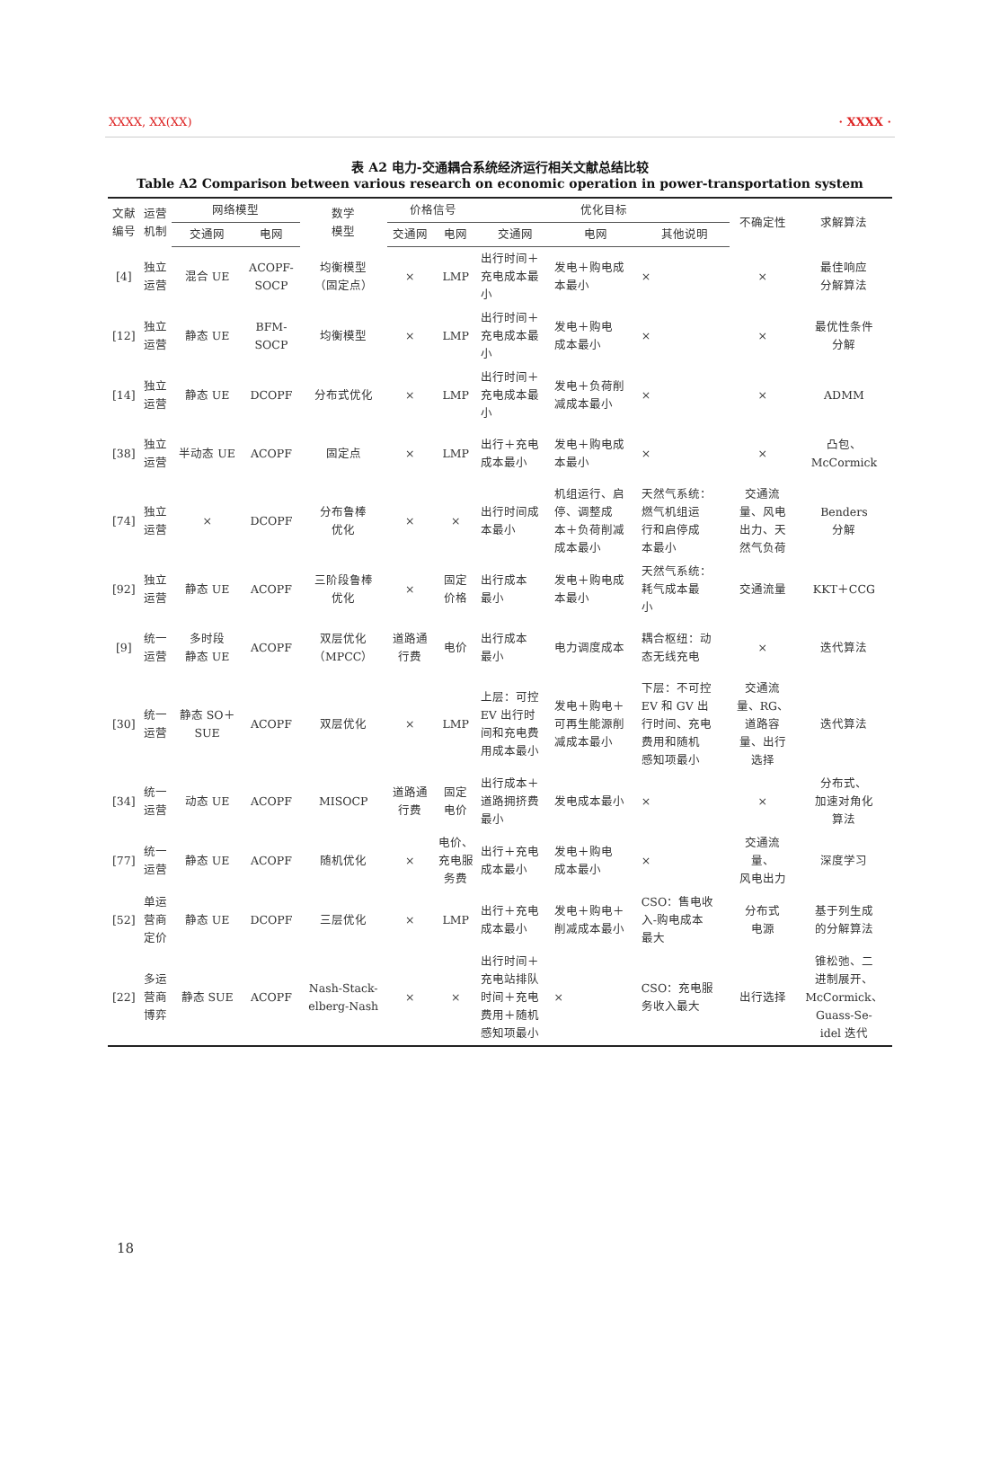XXXX, XX(XX) · XXXX ·
表 A2 电力-交通耦合系统经济运行相关文献总结比较
Table A2 Comparison between various research on economic operation in power-transportation system
| 文献 编号 | 运营 机制 | 网络模型 | | 数学 模型 | 价格信号 | | 优化目标 | | | 不确定性 | 求解算法 |
| --- | --- | --- | --- | --- | --- | --- | --- | --- | --- | --- | --- |
| | | 交通网 | 电网 | | 交通网 | 电网 | 交通网 | 电网 | 其他说明 | | |
| [4] | 独立 运营 | 混合 UE | ACOPF- SOCP | 均衡模型 （固定点） | × | LMP | 出行时间＋ 充电成本最 小 | 发电＋购电成 本最小 | × | × | 最佳响应 分解算法 |
| [12] | 独立 运营 | 静态 UE | BFM- SOCP | 均衡模型 | × | LMP | 出行时间＋ 充电成本最 小 | 发电＋购电 成本最小 | × | × | 最优性条件 分解 |
| [14] | 独立 运营 | 静态 UE | DCOPF | 分布式优化 | × | LMP | 出行时间＋ 充电成本最 小 | 发电＋负荷削 减成本最小 | × | × | ADMM |
| [38] | 独立 运营 | 半动态 UE | ACOPF | 固定点 | × | LMP | 出行＋充电 成本最小 | 发电＋购电成 本最小 | × | × | 凸包、 McCormick |
| [74] | 独立 运营 | × | DCOPF | 分布鲁棒 优化 | × | × | 出行时间成 本最小 | 机组运行、启 停、调整成 本＋负荷削减 成本最小 | 天然气系统： 燃气机组运 行和启停成 本最小 | 交通流 量、风电 出力、天 然气负荷 | Benders 分解 |
| [92] | 独立 运营 | 静态 UE | ACOPF | 三阶段鲁棒 优化 | × | 固定 价格 | 出行成本 最小 | 发电＋购电成 本最小 | 天然气系统： 耗气成本最 小 | 交通流量 | KKT＋CCG |
| [9] | 统一 运营 | 多时段 静态 UE | ACOPF | 双层优化 （MPCC） | 道路通 行费 | 电价 | 出行成本 最小 | 电力调度成本 | 耦合枢纽：动 态无线充电 | × | 迭代算法 |
| [30] | 统一 运营 | 静态 SO＋ SUE | ACOPF | 双层优化 | × | LMP | 上层：可控 EV 出行时 间和充电费 用成本最小 | 发电＋购电＋ 可再生能源削 减成本最小 | 下层：不可控 EV 和 GV 出 行时间、充电 费用和随机 感知项最小 | 交通流 量、RG、 道路容 量、出行 选择 | 迭代算法 |
| [34] | 统一 运营 | 动态 UE | ACOPF | MISOCP | 道路通 行费 | 固定 电价 | 出行成本＋ 道路拥挤费 最小 | 发电成本最小 | × | × | 分布式、 加速对角化 算法 |
| [77] | 统一 运营 | 静态 UE | ACOPF | 随机优化 | × | 电价、 充电服 务费 | 出行＋充电 成本最小 | 发电＋购电 成本最小 | × | 交通流 量、 风电出力 | 深度学习 |
| [52] | 单运 营商 定价 | 静态 UE | DCOPF | 三层优化 | × | LMP | 出行＋充电 成本最小 | 发电＋购电＋ 削减成本最小 | CSO：售电收 入-购电成本 最大 | 分布式 电源 | 基于列生成 的分解算法 |
| [22] | 多运 营商 博弈 | 静态 SUE | ACOPF | Nash-Stack- elberg-Nash | × | × | 出行时间＋ 充电站排队 时间＋充电 费用＋随机 感知项最小 | × | CSO：充电服 务收入最大 | 出行选择 | 锥松弛、二 进制展开、 McCormick、 Guass-Se- idel 迭代 |
18